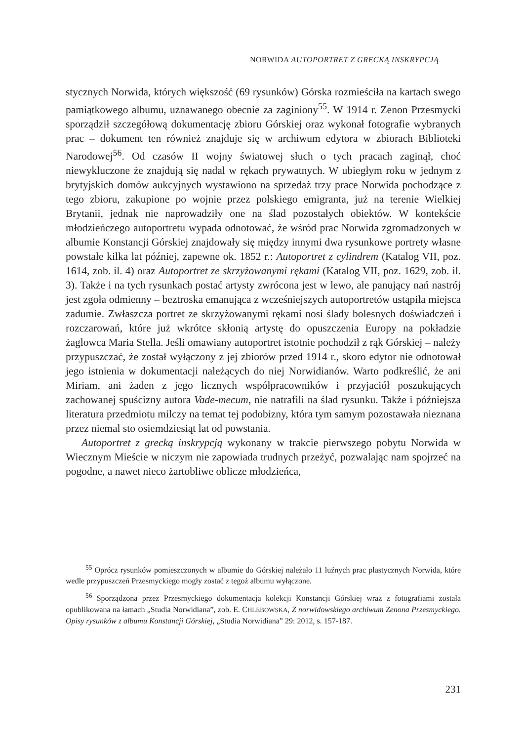NORWIDA AUTOPORTRET Z GRECKĄ INSKRYPCJĄ
stycznych Norwida, których większość (69 rysunków) Górska rozmieściła na kartach swego pamiątkowego albumu, uznawanego obecnie za zaginiony<sup>55</sup>. W 1914 r. Zenon Przesmycki sporządził szczegółową dokumentację zbioru Górskiej oraz wykonał fotografie wybranych prac – dokument ten również znajduje się w archiwum edytora w zbiorach Biblioteki Narodowej<sup>56</sup>. Od czasów II wojny światowej słuch o tych pracach zaginął, choć niewykluczone że znajdują się nadal w rękach prywatnych. W ubiegłym roku w jednym z brytyjskich domów aukcyjnych wystawiono na sprzedaż trzy prace Norwida pochodzące z tego zbioru, zakupione po wojnie przez polskiego emigranta, już na terenie Wielkiej Brytanii, jednak nie naprowadziły one na ślad pozostałych obiektów. W kontekście młodzieńczego autoportretu wypada odnotować, że wśród prac Norwida zgromadzonych w albumie Konstancji Górskiej znajdowały się między innymi dwa rysunkowe portrety własne powstałe kilka lat później, zapewne ok. 1852 r.: Autoportret z cylindrem (Katalog VII, poz. 1614, zob. il. 4) oraz Autoportret ze skrzyżowanymi rękami (Katalog VII, poz. 1629, zob. il. 3). Także i na tych rysunkach postać artysty zwrócona jest w lewo, ale panujący nań nastrój jest zgoła odmienny – beztroska emanująca z wcześniejszych autoportretów ustąpiła miejsca zadumie. Zwłaszcza portret ze skrzyżowanymi rękami nosi ślady bolesnych doświadczeń i rozczarowań, które już wkrótce skłonią artystę do opuszczenia Europy na pokładzie żaglowca Maria Stella. Jeśli omawiany autoportret istotnie pochodził z rąk Górskiej – należy przypuszczać, że został wyłączony z jej zbiorów przed 1914 r., skoro edytor nie odnotował jego istnienia w dokumentacji należących do niej Norwidianów. Warto podkreślić, że ani Miriam, ani żaden z jego licznych współpracowników i przyjaciół poszukujących zachowanej spuścizny autora Vade-mecum, nie natrafili na ślad rysunku. Także i późniejsza literatura przedmiotu milczy na temat tej podobizny, która tym samym pozostawała nieznana przez niemal sto osiemdziesiąt lat od powstania.
Autoportret z grecką inskrypcją wykonany w trakcie pierwszego pobytu Norwida w Wiecznym Mieście w niczym nie zapowiada trudnych przeżyć, pozwalając nam spojrzeć na pogodne, a nawet nieco żartobliwe oblicze młodzieńca,
<sup>55</sup> Oprócz rysunków pomieszczonych w albumie do Górskiej należało 11 luźnych prac plastycznych Norwida, które wedle przypuszczeń Przesmyckiego mogły zostać z tegoż albumu wyłączone.
<sup>56</sup> Sporządzona przez Przesmyckiego dokumentacja kolekcji Konstancji Górskiej wraz z fotografiami została opublikowana na łamach „Studia Norwidiana”, zob. E. CHLEBOWSKA, Z norwidowskiego archiwum Zenona Przesmyckiego. Opisy rysunków z albumu Konstancji Górskiej, „Studia Norwidiana” 29: 2012, s. 157-187.
231